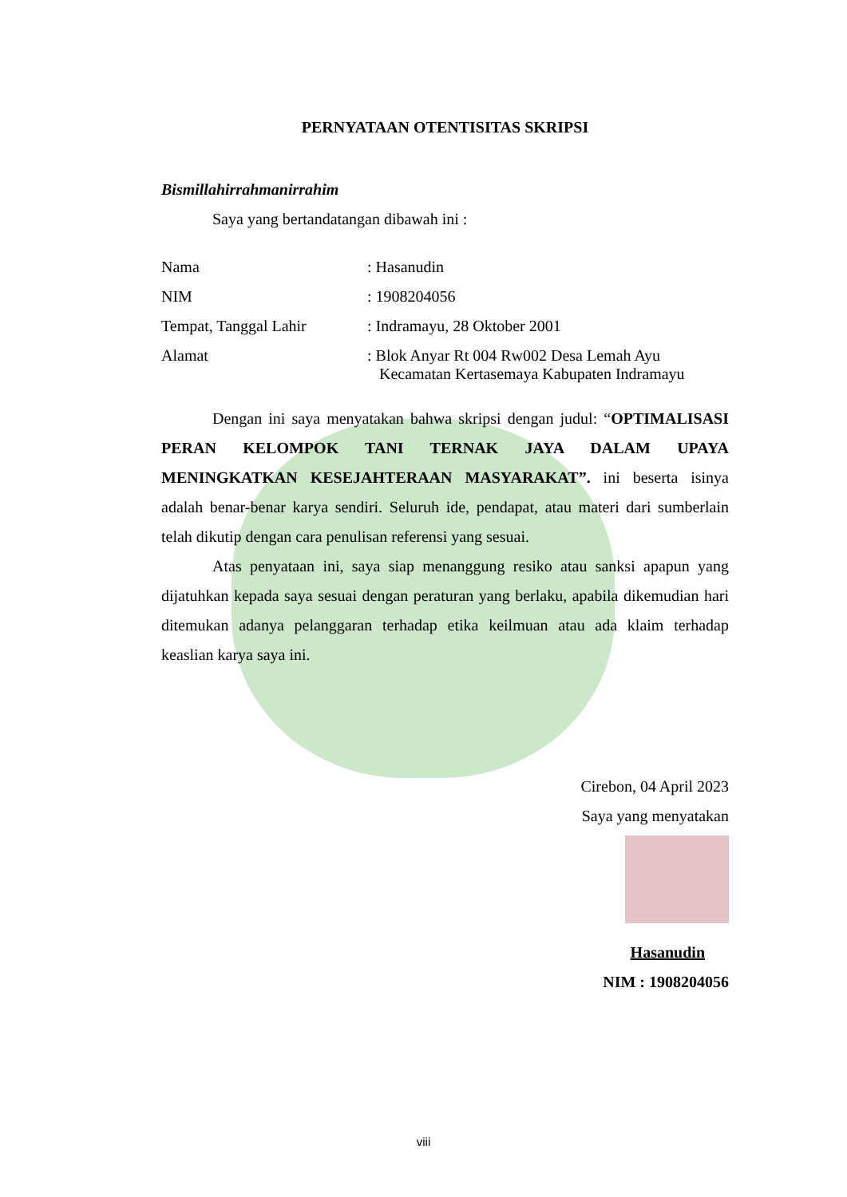PERNYATAAN OTENTISITAS SKRIPSI
Bismillahirrahmanirrahim
Saya yang bertandatangan dibawah ini :
| Nama | : Hasanudin |
| NIM | : 1908204056 |
| Tempat, Tanggal Lahir | : Indramayu, 28 Oktober 2001 |
| Alamat | : Blok Anyar Rt 004 Rw002 Desa Lemah Ayu Kecamatan Kertasemaya Kabupaten Indramayu |
Dengan ini saya menyatakan bahwa skripsi dengan judul: “OPTIMALISASI PERAN KELOMPOK TANI TERNAK JAYA DALAM UPAYA MENINGKATKAN KESEJAHTERAAN MASYARAKAT”. ini beserta isinya adalah benar-benar karya sendiri. Seluruh ide, pendapat, atau materi dari sumberlain telah dikutip dengan cara penulisan referensi yang sesuai.
Atas penyataan ini, saya siap menanggung resiko atau sanksi apapun yang dijatuhkan kepada saya sesuai dengan peraturan yang berlaku, apabila dikemudian hari ditemukan adanya pelanggaran terhadap etika keilmuan atau ada klaim terhadap keaslian karya saya ini.
Cirebon, 04 April 2023
Saya yang menyatakan
Hasanudin
NIM : 1908204056
viii